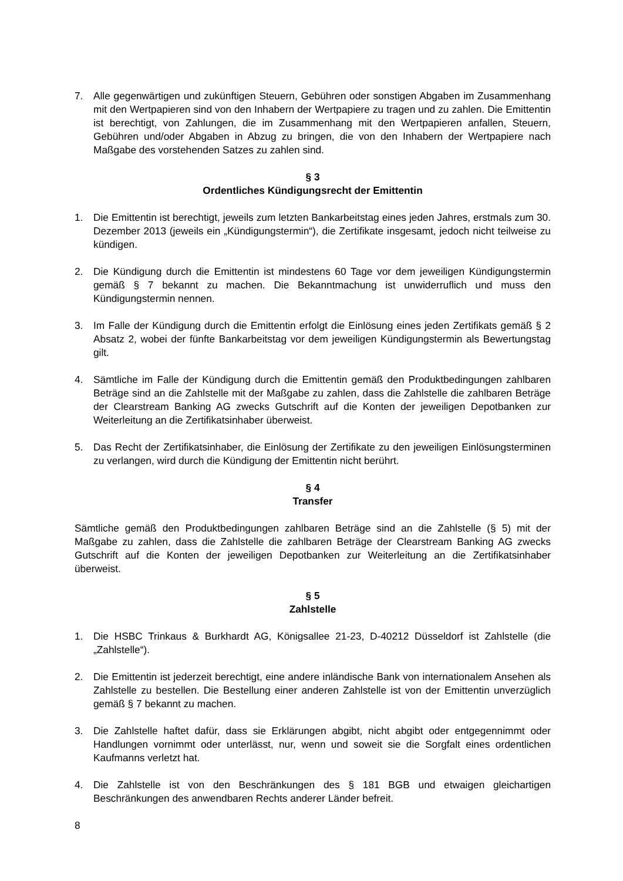7. Alle gegenwärtigen und zukünftigen Steuern, Gebühren oder sonstigen Abgaben im Zusammenhang mit den Wertpapieren sind von den Inhabern der Wertpapiere zu tragen und zu zahlen. Die Emittentin ist berechtigt, von Zahlungen, die im Zusammenhang mit den Wertpapieren anfallen, Steuern, Gebühren und/oder Abgaben in Abzug zu bringen, die von den Inhabern der Wertpapiere nach Maßgabe des vorstehenden Satzes zu zahlen sind.
§ 3
Ordentliches Kündigungsrecht der Emittentin
1. Die Emittentin ist berechtigt, jeweils zum letzten Bankarbeitstag eines jeden Jahres, erstmals zum 30. Dezember 2013 (jeweils ein „Kündigungstermin“), die Zertifikate insgesamt, jedoch nicht teilweise zu kündigen.
2. Die Kündigung durch die Emittentin ist mindestens 60 Tage vor dem jeweiligen Kündigungstermin gemäß § 7 bekannt zu machen. Die Bekanntmachung ist unwiderruflich und muss den Kündigungstermin nennen.
3. Im Falle der Kündigung durch die Emittentin erfolgt die Einlösung eines jeden Zertifikats gemäß § 2 Absatz 2, wobei der fünfte Bankarbeitstag vor dem jeweiligen Kündigungstermin als Bewertungstag gilt.
4. Sämtliche im Falle der Kündigung durch die Emittentin gemäß den Produktbedingungen zahlbaren Beträge sind an die Zahlstelle mit der Maßgabe zu zahlen, dass die Zahlstelle die zahlbaren Beträge der Clearstream Banking AG zwecks Gutschrift auf die Konten der jeweiligen Depotbanken zur Weiterleitung an die Zertifikatsinhaber überweist.
5. Das Recht der Zertifikatsinhaber, die Einlösung der Zertifikate zu den jeweiligen Einlösungsterminen zu verlangen, wird durch die Kündigung der Emittentin nicht berührt.
§ 4
Transfer
Sämtliche gemäß den Produktbedingungen zahlbaren Beträge sind an die Zahlstelle (§ 5) mit der Maßgabe zu zahlen, dass die Zahlstelle die zahlbaren Beträge der Clearstream Banking AG zwecks Gutschrift auf die Konten der jeweiligen Depotbanken zur Weiterleitung an die Zertifikatsinhaber überweist.
§ 5
Zahlstelle
1. Die HSBC Trinkaus & Burkhardt AG, Königsallee 21-23, D-40212 Düsseldorf ist Zahlstelle (die „Zahlstelle“).
2. Die Emittentin ist jederzeit berechtigt, eine andere inländische Bank von internationalem Ansehen als Zahlstelle zu bestellen. Die Bestellung einer anderen Zahlstelle ist von der Emittentin unverzüglich gemäß § 7 bekannt zu machen.
3. Die Zahlstelle haftet dafür, dass sie Erklärungen abgibt, nicht abgibt oder entgegennimmt oder Handlungen vornimmt oder unterlässt, nur, wenn und soweit sie die Sorgfalt eines ordentlichen Kaufmanns verletzt hat.
4. Die Zahlstelle ist von den Beschränkungen des § 181 BGB und etwaigen gleichartigen Beschränkungen des anwendbaren Rechts anderer Länder befreit.
8